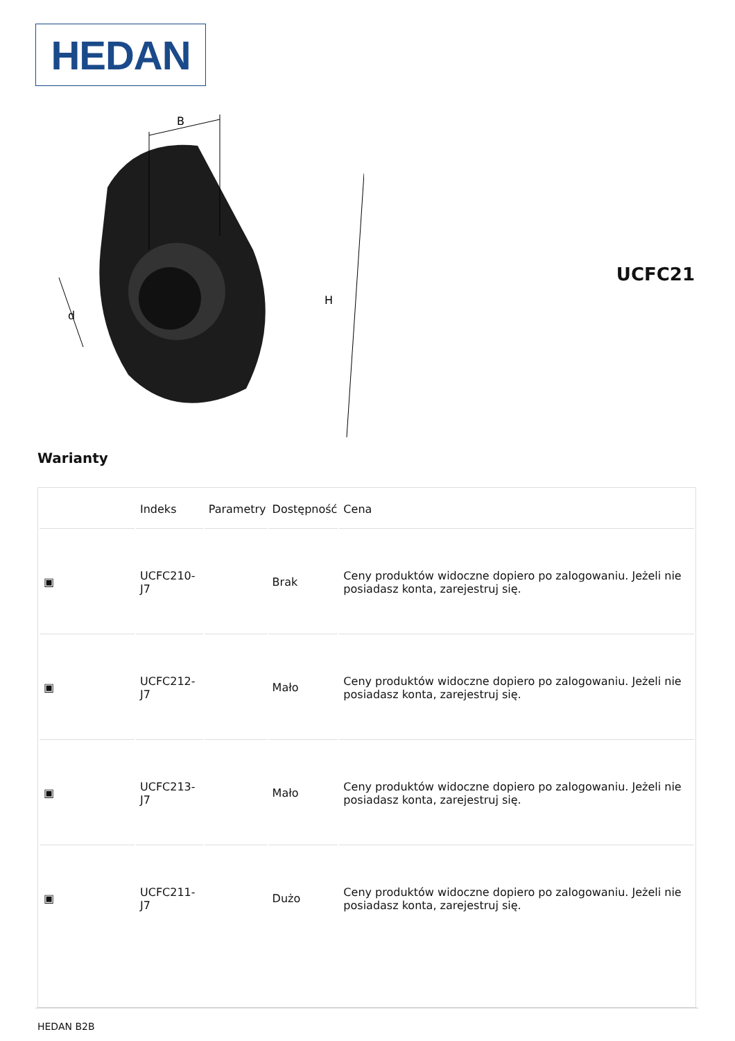HEDAN
B
H
d
UCFC21
Warianty
| | Indeks | Parametry | Dostępność | Cena |
| --- | --- | --- | --- | --- |
| ▣ | UCFC210-J7 | | Brak | Ceny produktów widoczne dopiero po zalogowaniu. Jeżeli nie posiadasz konta, zarejestruj się. |
| ▣ | UCFC212-J7 | | Mało | Ceny produktów widoczne dopiero po zalogowaniu. Jeżeli nie posiadasz konta, zarejestruj się. |
| ▣ | UCFC213-J7 | | Mało | Ceny produktów widoczne dopiero po zalogowaniu. Jeżeli nie posiadasz konta, zarejestruj się. |
| ▣ | UCFC211-J7 | | Dużo | Ceny produktów widoczne dopiero po zalogowaniu. Jeżeli nie posiadasz konta, zarejestruj się. |
HEDAN B2B